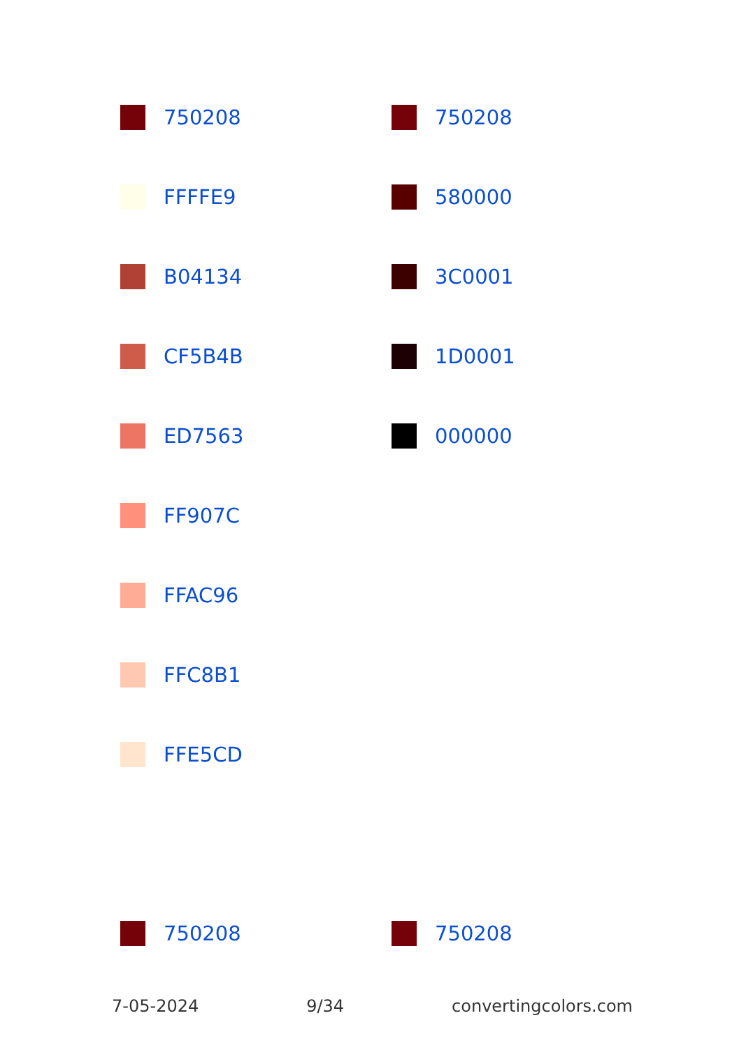750208
FFFFE9
B04134
CF5B4B
ED7563
FF907C
FFAC96
FFC8B1
FFE5CD
750208
580000
3C0001
1D0001
000000
750208 750208
7-05-2024 9/34 convertingcolors.com